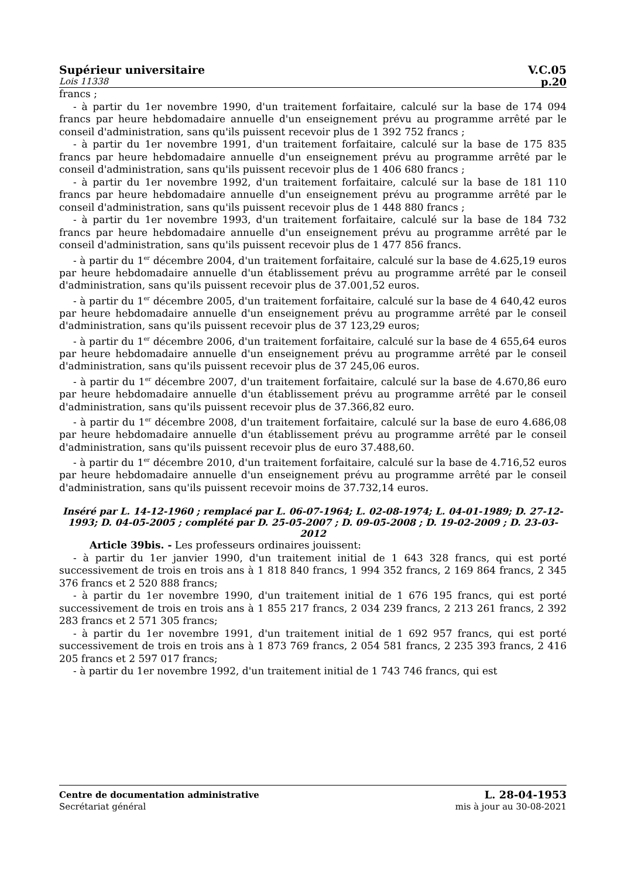Supérieur universitaire V.C.05
Lois 11338 p.20
francs ;
- à partir du 1er novembre 1990, d'un traitement forfaitaire, calculé sur la base de 174 094 francs par heure hebdomadaire annuelle d'un enseignement prévu au programme arrêté par le conseil d'administration, sans qu'ils puissent recevoir plus de 1 392 752 francs ;
- à partir du 1er novembre 1991, d'un traitement forfaitaire, calculé sur la base de 175 835 francs par heure hebdomadaire annuelle d'un enseignement prévu au programme arrêté par le conseil d'administration, sans qu'ils puissent recevoir plus de 1 406 680 francs ;
- à partir du 1er novembre 1992, d'un traitement forfaitaire, calculé sur la base de 181 110 francs par heure hebdomadaire annuelle d'un enseignement prévu au programme arrêté par le conseil d'administration, sans qu'ils puissent recevoir plus de 1 448 880 francs ;
- à partir du 1er novembre 1993, d'un traitement forfaitaire, calculé sur la base de 184 732 francs par heure hebdomadaire annuelle d'un enseignement prévu au programme arrêté par le conseil d'administration, sans qu'ils puissent recevoir plus de 1 477 856 francs.
- à partir du 1<sup>er</sup> décembre 2004, d'un traitement forfaitaire, calculé sur la base de 4.625,19 euros par heure hebdomadaire annuelle d'un établissement prévu au programme arrêté par le conseil d'administration, sans qu'ils puissent recevoir plus de 37.001,52 euros.
- à partir du 1<sup>er</sup> décembre 2005, d'un traitement forfaitaire, calculé sur la base de 4 640,42 euros par heure hebdomadaire annuelle d'un enseignement prévu au programme arrêté par le conseil d'administration, sans qu'ils puissent recevoir plus de 37 123,29 euros;
- à partir du 1<sup>er</sup> décembre 2006, d'un traitement forfaitaire, calculé sur la base de 4 655,64 euros par heure hebdomadaire annuelle d'un enseignement prévu au programme arrêté par le conseil d'administration, sans qu'ils puissent recevoir plus de 37 245,06 euros.
- à partir du 1<sup>er</sup> décembre 2007, d'un traitement forfaitaire, calculé sur la base de 4.670,86 euro par heure hebdomadaire annuelle d'un établissement prévu au programme arrêté par le conseil d'administration, sans qu'ils puissent recevoir plus de 37.366,82 euro.
- à partir du 1<sup>er</sup> décembre 2008, d'un traitement forfaitaire, calculé sur la base de euro 4.686,08 par heure hebdomadaire annuelle d'un établissement prévu au programme arrêté par le conseil d'administration, sans qu'ils puissent recevoir plus de euro 37.488,60.
- à partir du 1<sup>er</sup> décembre 2010, d'un traitement forfaitaire, calculé sur la base de 4.716,52 euros par heure hebdomadaire annuelle d'un enseignement prévu au programme arrêté par le conseil d'administration, sans qu'ils puissent recevoir moins de 37.732,14 euros.
Inséré par L. 14-12-1960 ; remplacé par L. 06-07-1964; L. 02-08-1974; L. 04-01-1989; D. 27-12-1993; D. 04-05-2005 ; complété par D. 25-05-2007 ; D. 09-05-2008 ; D. 19-02-2009 ; D. 23-03-2012
Article 39bis. - Les professeurs ordinaires jouissent:
- à partir du 1er janvier 1990, d'un traitement initial de 1 643 328 francs, qui est porté successivement de trois en trois ans à 1 818 840 francs, 1 994 352 francs, 2 169 864 francs, 2 345 376 francs et 2 520 888 francs;
- à partir du 1er novembre 1990, d'un traitement initial de 1 676 195 francs, qui est porté successivement de trois en trois ans à 1 855 217 francs, 2 034 239 francs, 2 213 261 francs, 2 392 283 francs et 2 571 305 francs;
- à partir du 1er novembre 1991, d'un traitement initial de 1 692 957 francs, qui est porté successivement de trois en trois ans à 1 873 769 francs, 2 054 581 francs, 2 235 393 francs, 2 416 205 francs et 2 597 017 francs;
- à partir du 1er novembre 1992, d'un traitement initial de 1 743 746 francs, qui est
Centre de documentation administrative L. 28-04-1953
Secrétariat général mis à jour au 30-08-2021